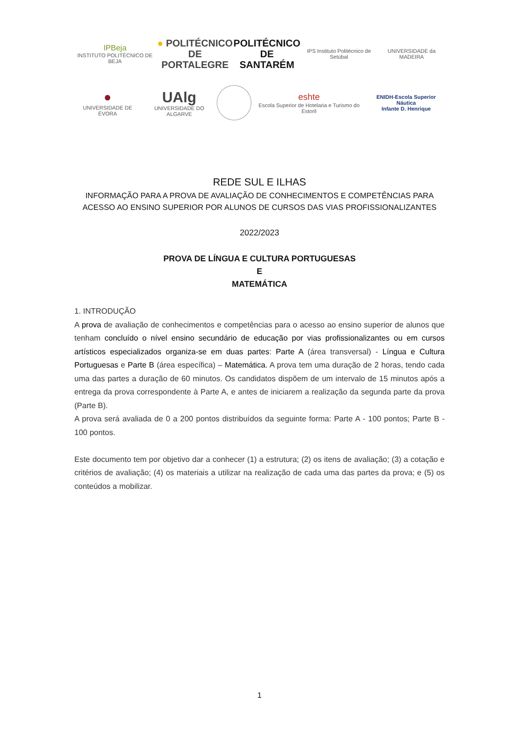IPBeja
INSTITUTO POLITÉCNICO DE BEJA
● POLITÉCNICO
DE PORTALEGRE
POLITÉCNICO
DE SANTARÉM
IPS Instituto Politécnico de Setúbal
UNIVERSIDADE da MADEIRA
●
UNIVERSIDADE DE ÉVORA
UAlg
UNIVERSIDADE DO ALGARVE
eshte
Escola Superior de Hotelaria e Turismo do Estoril
ENIDH-Escola Superior Náutica
Infante D. Henrique
REDE SUL E ILHAS
INFORMAÇÃO PARA A PROVA DE AVALIAÇÃO DE CONHECIMENTOS E COMPETÊNCIAS PARA
ACESSO AO ENSINO SUPERIOR POR ALUNOS DE CURSOS DAS VIAS PROFISSIONALIZANTES
2022/2023
PROVA DE LÍNGUA E CULTURA PORTUGUESAS
E
MATEMÁTICA
1. INTRODUÇÃO
A prova de avaliação de conhecimentos e competências para o acesso ao ensino superior de alunos que tenham concluído o nível ensino secundário de educação por vias profissionalizantes ou em cursos artísticos especializados organiza-se em duas partes: Parte A (área transversal) - Língua e Cultura Portuguesas e Parte B (área específica) – Matemática. A prova tem uma duração de 2 horas, tendo cada uma das partes a duração de 60 minutos. Os candidatos dispõem de um intervalo de 15 minutos após a entrega da prova correspondente à Parte A, e antes de iniciarem a realização da segunda parte da prova (Parte B).
A prova será avaliada de 0 a 200 pontos distribuídos da seguinte forma: Parte A - 100 pontos; Parte B - 100 pontos.
Este documento tem por objetivo dar a conhecer (1) a estrutura; (2) os itens de avaliação; (3) a cotação e critérios de avaliação; (4) os materiais a utilizar na realização de cada uma das partes da prova; e (5) os conteúdos a mobilizar.
1